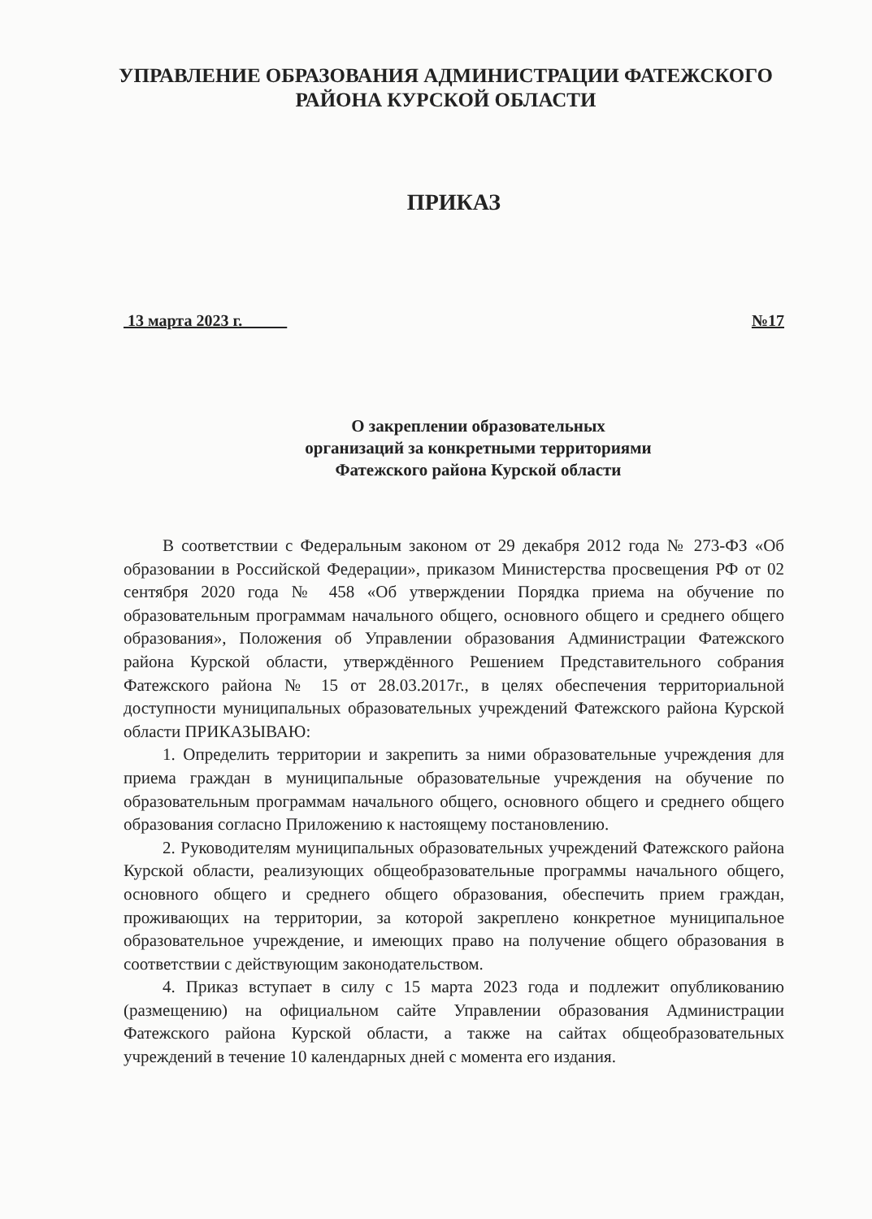УПРАВЛЕНИЕ ОБРАЗОВАНИЯ АДМИНИСТРАЦИИ ФАТЕЖСКОГО
РАЙОНА КУРСКОЙ ОБЛАСТИ
ПРИКАЗ
13 марта 2023 г. №17
О закреплении образовательных
организаций за конкретными территориями
Фатежского района Курской области
В соответствии с Федеральным законом от 29 декабря 2012 года № 273-ФЗ «Об образовании в Российской Федерации», приказом Министерства просвещения РФ от 02 сентября 2020 года № 458 «Об утверждении Порядка приема на обучение по образовательным программам начального общего, основного общего и среднего общего образования», Положения об Управлении образования Администрации Фатежского района Курской области, утверждённого Решением Представительного собрания Фатежского района № 15 от 28.03.2017г., в целях обеспечения территориальной доступности муниципальных образовательных учреждений Фатежского района Курской области ПРИКАЗЫВАЮ:
1. Определить территории и закрепить за ними образовательные учреждения для приема граждан в муниципальные образовательные учреждения на обучение по образовательным программам начального общего, основного общего и среднего общего образования согласно Приложению к настоящему постановлению.
2. Руководителям муниципальных образовательных учреждений Фатежского района Курской области, реализующих общеобразовательные программы начального общего, основного общего и среднего общего образования, обеспечить прием граждан, проживающих на территории, за которой закреплено конкретное муниципальное образовательное учреждение, и имеющих право на получение общего образования в соответствии с действующим законодательством.
4. Приказ вступает в силу с 15 марта 2023 года и подлежит опубликованию (размещению) на официальном сайте Управлении образования Администрации Фатежского района Курской области, а также на сайтах общеобразовательных учреждений в течение 10 календарных дней с момента его издания.